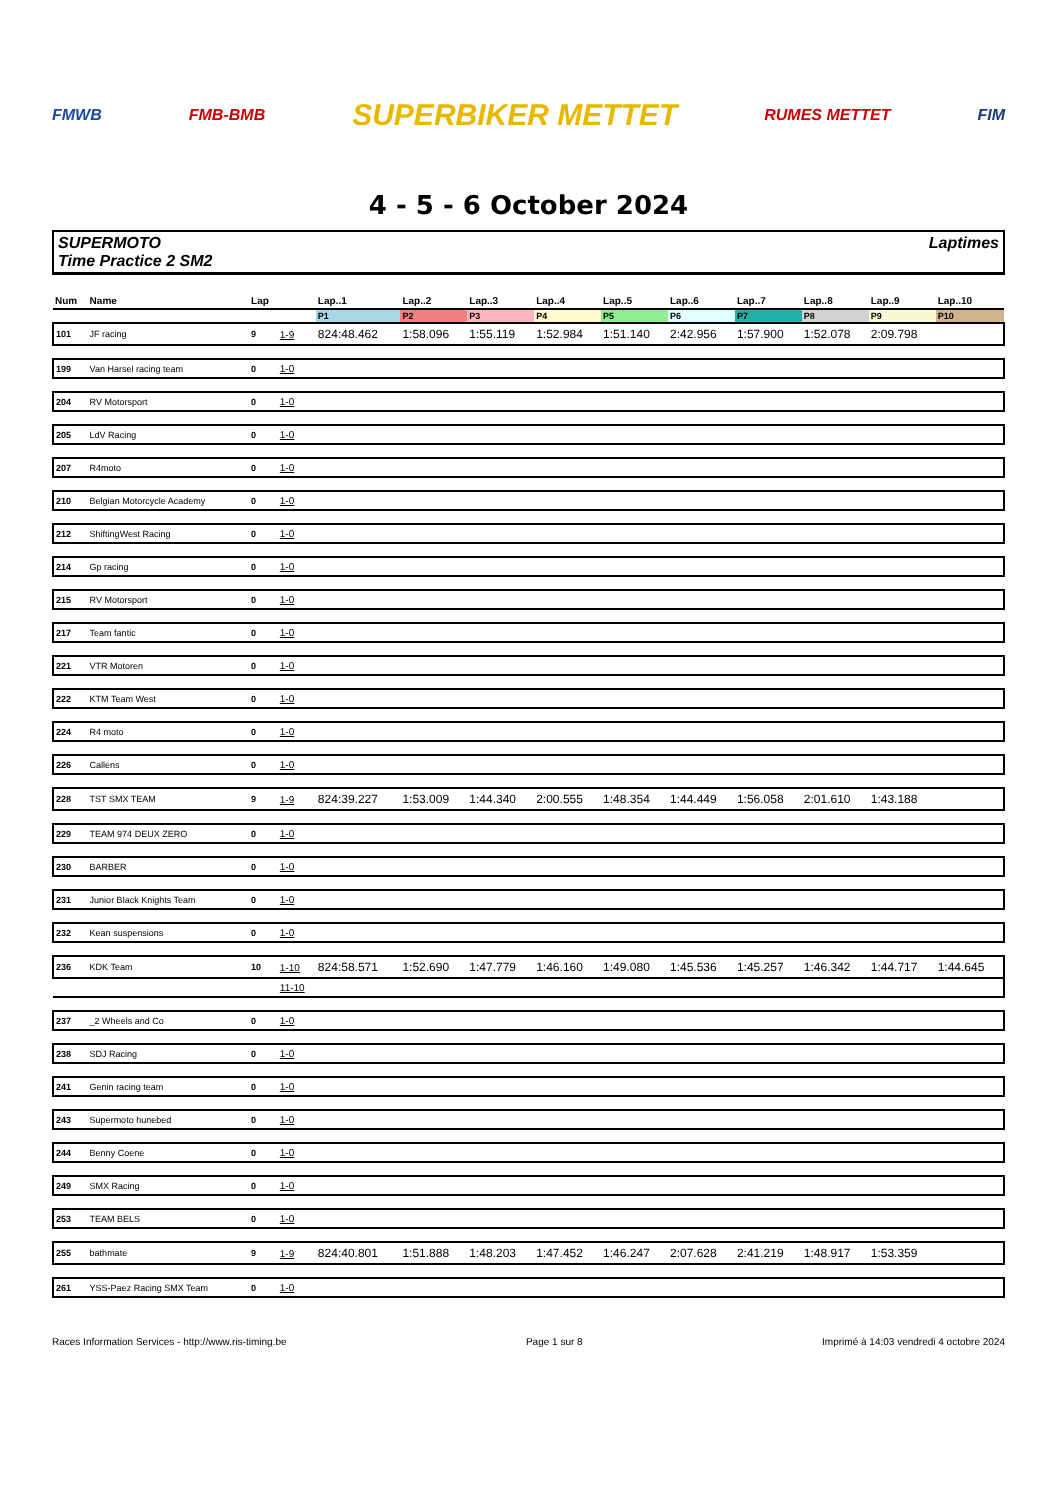FMWB FMB-BMB SUPERBIKER METTET RUMES METTET FIM
4 - 5 - 6 October 2024
SUPERMOTO
Time Practice 2 SM2
Laptimes
| Num | Name | Lap | | Lap..1 | Lap..2 | Lap..3 | Lap..4 | Lap..5 | Lap..6 | Lap..7 | Lap..8 | Lap..9 | Lap..10 |
| --- | --- | --- | --- | --- | --- | --- | --- | --- | --- | --- | --- | --- | --- |
| | | | | P1 | P2 | P3 | P4 | P5 | P6 | P7 | P8 | P9 | P10 |
| 101 | JF racing | 9 | 1-9 | 824:48.462 | 1:58.096 | 1:55.119 | 1:52.984 | 1:51.140 | 2:42.956 | 1:57.900 | 1:52.078 | 2:09.798 | |
| 199 | Van Harsel racing team | 0 | 1-0 | | | | | | | | | | |
| 204 | RV Motorsport | 0 | 1-0 | | | | | | | | | | |
| 205 | LdV Racing | 0 | 1-0 | | | | | | | | | | |
| 207 | R4moto | 0 | 1-0 | | | | | | | | | | |
| 210 | Belgian Motorcycle Academy | 0 | 1-0 | | | | | | | | | | |
| 212 | ShiftingWest Racing | 0 | 1-0 | | | | | | | | | | |
| 214 | Gp racing | 0 | 1-0 | | | | | | | | | | |
| 215 | RV Motorsport | 0 | 1-0 | | | | | | | | | | |
| 217 | Team fantic | 0 | 1-0 | | | | | | | | | | |
| 221 | VTR Motoren | 0 | 1-0 | | | | | | | | | | |
| 222 | KTM Team West | 0 | 1-0 | | | | | | | | | | |
| 224 | R4 moto | 0 | 1-0 | | | | | | | | | | |
| 226 | Callens | 0 | 1-0 | | | | | | | | | | |
| 228 | TST SMX TEAM | 9 | 1-9 | 824:39.227 | 1:53.009 | 1:44.340 | 2:00.555 | 1:48.354 | 1:44.449 | 1:56.058 | 2:01.610 | 1:43.188 | |
| 229 | TEAM 974 DEUX ZERO | 0 | 1-0 | | | | | | | | | | |
| 230 | BARBER | 0 | 1-0 | | | | | | | | | | |
| 231 | Junior Black Knights Team | 0 | 1-0 | | | | | | | | | | |
| 232 | Kean suspensions | 0 | 1-0 | | | | | | | | | | |
| 236 | KDK Team | 10 | 1-10 | 824:58.571 | 1:52.690 | 1:47.779 | 1:46.160 | 1:49.080 | 1:45.536 | 1:45.257 | 1:46.342 | 1:44.717 | 1:44.645 |
| | | | 11-10 | | | | | | | | | | |
| 237 | _2 Wheels and Co | 0 | 1-0 | | | | | | | | | | |
| 238 | SDJ Racing | 0 | 1-0 | | | | | | | | | | |
| 241 | Genin racing team | 0 | 1-0 | | | | | | | | | | |
| 243 | Supermoto hunebed | 0 | 1-0 | | | | | | | | | | |
| 244 | Benny Coene | 0 | 1-0 | | | | | | | | | | |
| 249 | SMX Racing | 0 | 1-0 | | | | | | | | | | |
| 253 | TEAM BELS | 0 | 1-0 | | | | | | | | | | |
| 255 | bathmate | 9 | 1-9 | 824:40.801 | 1:51.888 | 1:48.203 | 1:47.452 | 1:46.247 | 2:07.628 | 2:41.219 | 1:48.917 | 1:53.359 | |
| 261 | YSS-Paez Racing SMX Team | 0 | 1-0 | | | | | | | | | | |
Races Information Services - http://www.ris-timing.be Page 1 sur 8 Imprimé à 14:03 vendredi 4 octobre 2024